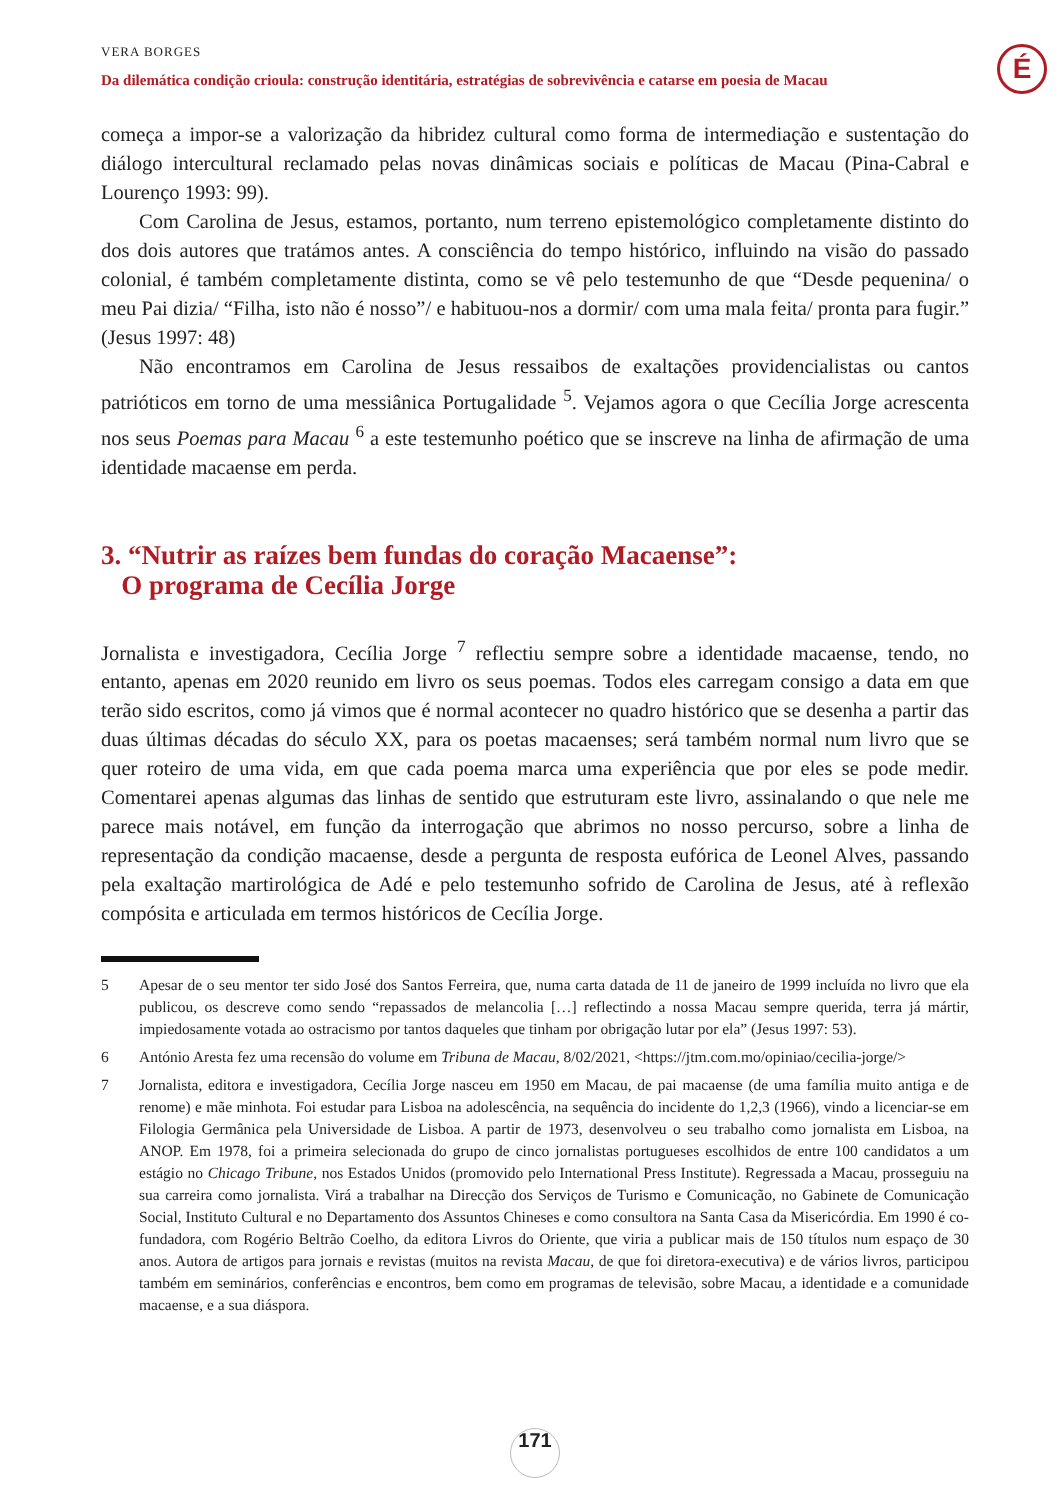VERA BORGES
Da dilemática condição crioula: construção identitária, estratégias de sobrevivência e catarse em poesia de Macau
É
começa a impor-se a valorização da hibridez cultural como forma de intermediação e sustentação do diálogo intercultural reclamado pelas novas dinâmicas sociais e políticas de Macau (Pina-Cabral e Lourenço 1993: 99).
Com Carolina de Jesus, estamos, portanto, num terreno epistemológico completamente distinto do dos dois autores que tratámos antes. A consciência do tempo histórico, influindo na visão do passado colonial, é também completamente distinta, como se vê pelo testemunho de que “Desde pequenina/ o meu Pai dizia/ “Filha, isto não é nosso”/ e habituou-nos a dormir/ com uma mala feita/ pronta para fugir.” (Jesus 1997: 48)
Não encontramos em Carolina de Jesus ressaibos de exaltações providencialistas ou cantos patrióticos em torno de uma messiânica Portugalidade <sup>5</sup>. Vejamos agora o que Cecília Jorge acrescenta nos seus Poemas para Macau <sup>6</sup> a este testemunho poético que se inscreve na linha de afirmação de uma identidade macaense em perda.
3. “Nutrir as raízes bem fundas do coração Macaense”:
O programa de Cecília Jorge
Jornalista e investigadora, Cecília Jorge <sup>7</sup> reflectiu sempre sobre a identidade macaense, tendo, no entanto, apenas em 2020 reunido em livro os seus poemas. Todos eles carregam consigo a data em que terão sido escritos, como já vimos que é normal acontecer no quadro histórico que se desenha a partir das duas últimas décadas do século XX, para os poetas macaenses; será também normal num livro que se quer roteiro de uma vida, em que cada poema marca uma experiência que por eles se pode medir. Comentarei apenas algumas das linhas de sentido que estruturam este livro, assinalando o que nele me parece mais notável, em função da interrogação que abrimos no nosso percurso, sobre a linha de representação da condição macaense, desde a pergunta de resposta eufórica de Leonel Alves, passando pela exaltação martirológica de Adé e pelo testemunho sofrido de Carolina de Jesus, até à reflexão compósita e articulada em termos históricos de Cecília Jorge.
5 Apesar de o seu mentor ter sido José dos Santos Ferreira, que, numa carta datada de 11 de janeiro de 1999 incluída no livro que ela publicou, os descreve como sendo “repassados de melancolia […] reflectindo a nossa Macau sempre querida, terra já mártir, impiedosamente votada ao ostracismo por tantos daqueles que tinham por obrigação lutar por ela” (Jesus 1997: 53).
6 António Aresta fez uma recensão do volume em Tribuna de Macau, 8/02/2021, <https://jtm.com.mo/opiniao/cecilia-jorge/>
7 Jornalista, editora e investigadora, Cecília Jorge nasceu em 1950 em Macau, de pai macaense (de uma família muito antiga e de renome) e mãe minhota. Foi estudar para Lisboa na adolescência, na sequência do incidente do 1,2,3 (1966), vindo a licenciar-se em Filologia Germânica pela Universidade de Lisboa. A partir de 1973, desenvolveu o seu trabalho como jornalista em Lisboa, na ANOP. Em 1978, foi a primeira selecionada do grupo de cinco jornalistas portugueses escolhidos de entre 100 candidatos a um estágio no Chicago Tribune, nos Estados Unidos (promovido pelo International Press Institute). Regressada a Macau, prosseguiu na sua carreira como jornalista. Virá a trabalhar na Direcção dos Serviços de Turismo e Comunicação, no Gabinete de Comunicação Social, Instituto Cultural e no Departamento dos Assuntos Chineses e como consultora na Santa Casa da Misericórdia. Em 1990 é co-fundadora, com Rogério Beltrão Coelho, da editora Livros do Oriente, que viria a publicar mais de 150 títulos num espaço de 30 anos. Autora de artigos para jornais e revistas (muitos na revista Macau, de que foi diretora-executiva) e de vários livros, participou também em seminários, conferências e encontros, bem como em programas de televisão, sobre Macau, a identidade e a comunidade macaense, e a sua diáspora.
171